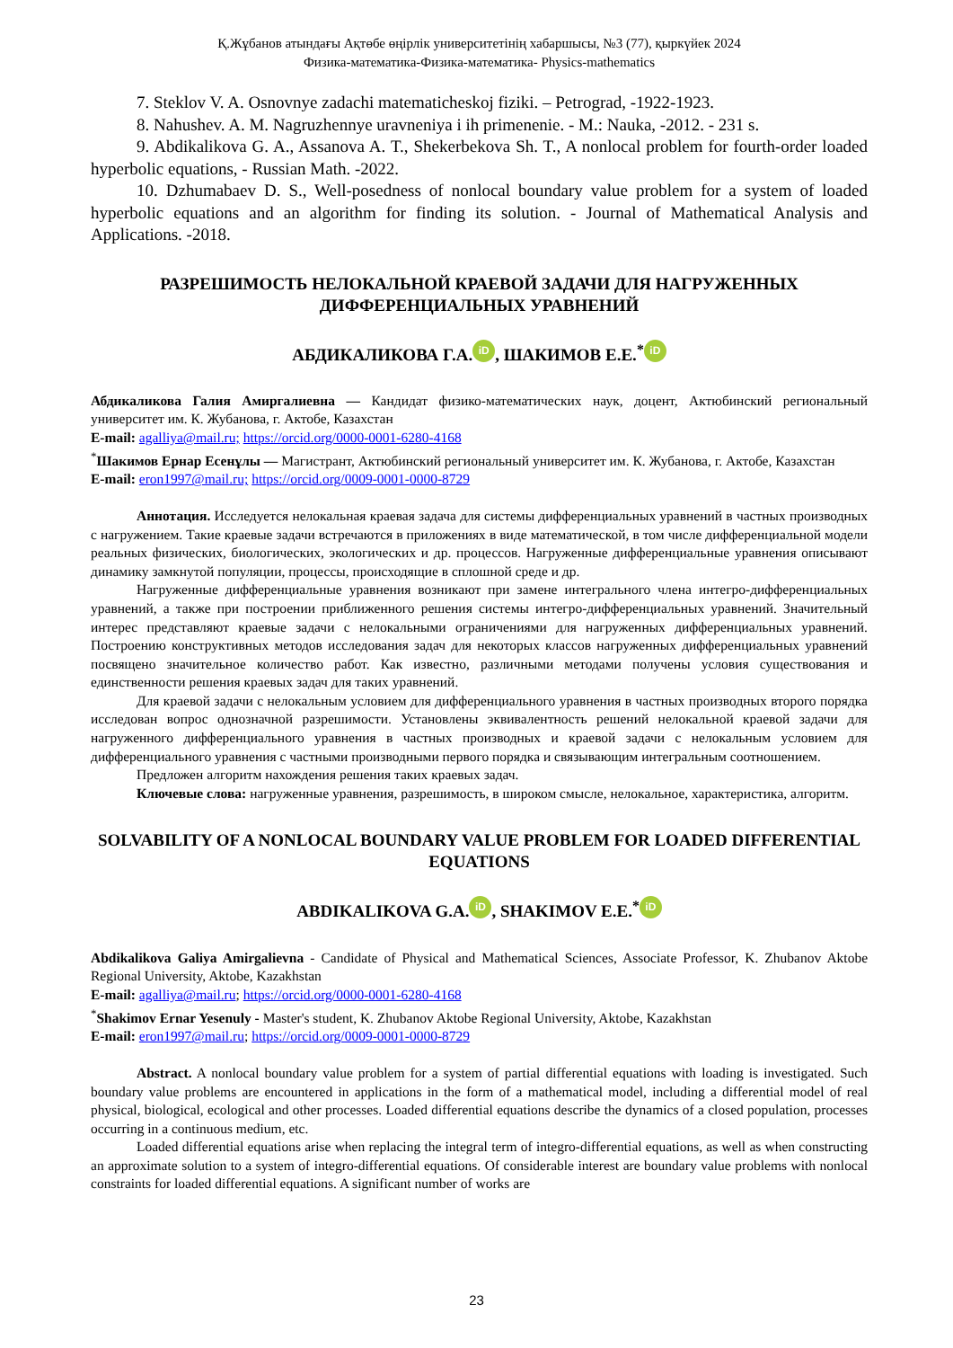Қ.Жұбанов атындағы Ақтөбе өңірлік университетінің хабаршысы, №3 (77), қыркүйек 2024
Физика-математика-Физика-математика- Physics-mathematics
7. Steklov V. A. Osnovnye zadachi matematicheskoj fiziki. – Petrograd, -1922-1923.
8. Nahushev. A. M. Nagruzhennye uravneniya i ih primenenie. - M.: Nauka, -2012. - 231 s.
9. Abdikalikova G. A., Assanova A. T., Shekerbekova Sh. T., A nonlocal problem for fourth-order loaded hyperbolic equations, - Russian Math. -2022.
10. Dzhumabaev D. S., Well-posedness of nonlocal boundary value problem for a system of loaded hyperbolic equations and an algorithm for finding its solution. - Journal of Mathematical Analysis and Applications. -2018.
РАЗРЕШИМОСТЬ НЕЛОКАЛЬНОЙ КРАЕВОЙ ЗАДАЧИ ДЛЯ НАГРУЖЕННЫХ ДИФФЕРЕНЦИАЛЬНЫХ УРАВНЕНИЙ
АБДИКАЛИКОВА Г.А. iD, ШАКИМОВ Е.Е.<sup>*</sup> iD
Абдикаликова Галия Амиргалиевна — Кандидат физико-математических наук, доцент, Актюбинский региональный университет им. К. Жубанова, г. Актобе, Казахстан
E-mail: agalliya@mail.ru; https://orcid.org/0000-0001-6280-4168
<sup>*</sup> Шакимов Ернар Есенұлы — Магистрант, Актюбинский региональный университет им. К. Жубанова, г. Актобе, Казахстан
E-mail: eron1997@mail.ru; https://orcid.org/0009-0001-0000-8729
Аннотация. Исследуется нелокальная краевая задача для системы дифференциальных уравнений в частных производных с нагружением. Такие краевые задачи встречаются в приложениях в виде математической, в том числе дифференциальной модели реальных физических, биологических, экологических и др. процессов. Нагруженные дифференциальные уравнения описывают динамику замкнутой популяции, процессы, происходящие в сплошной среде и др.
Нагруженные дифференциальные уравнения возникают при замене интегрального члена интегро-дифференциальных уравнений, а также при построении приближенного решения системы интегро-дифференциальных уравнений. Значительный интерес представляют краевые задачи с нелокальными ограничениями для нагруженных дифференциальных уравнений. Построению конструктивных методов исследования задач для некоторых классов нагруженных дифференциальных уравнений посвящено значительное количество работ. Как известно, различными методами получены условия существования и единственности решения краевых задач для таких уравнений.
Для краевой задачи с нелокальным условием для дифференциального уравнения в частных производных второго порядка исследован вопрос однозначной разрешимости. Установлены эквивалентность решений нелокальной краевой задачи для нагруженного дифференциального уравнения в частных производных и краевой задачи с нелокальным условием для дифференциального уравнения с частными производными первого порядка и связывающим интегральным соотношением.
Предложен алгоритм нахождения решения таких краевых задач.
Ключевые слова: нагруженные уравнения, разрешимость, в широком смысле, нелокальное, характеристика, алгоритм.
SOLVABILITY OF A NONLOCAL BOUNDARY VALUE PROBLEM FOR LOADED DIFFERENTIAL EQUATIONS
ABDIKALIKOVA G.A. iD, SHAKIMOV E.E.<sup>*</sup> iD
Abdikalikova Galiya Amirgalievna - Candidate of Physical and Mathematical Sciences, Associate Professor, K. Zhubanov Aktobe Regional University, Aktobe, Kazakhstan
E-mail: agalliya@mail.ru; https://orcid.org/0000-0001-6280-4168
<sup>*</sup> Shakimov Ernar Yesenuly - Master's student, K. Zhubanov Aktobe Regional University, Aktobe, Kazakhstan
E-mail: eron1997@mail.ru; https://orcid.org/0009-0001-0000-8729
Abstract. A nonlocal boundary value problem for a system of partial differential equations with loading is investigated. Such boundary value problems are encountered in applications in the form of a mathematical model, including a differential model of real physical, biological, ecological and other processes. Loaded differential equations describe the dynamics of a closed population, processes occurring in a continuous medium, etc.
Loaded differential equations arise when replacing the integral term of integro-differential equations, as well as when constructing an approximate solution to a system of integro-differential equations. Of considerable interest are boundary value problems with nonlocal constraints for loaded differential equations. A significant number of works are
23